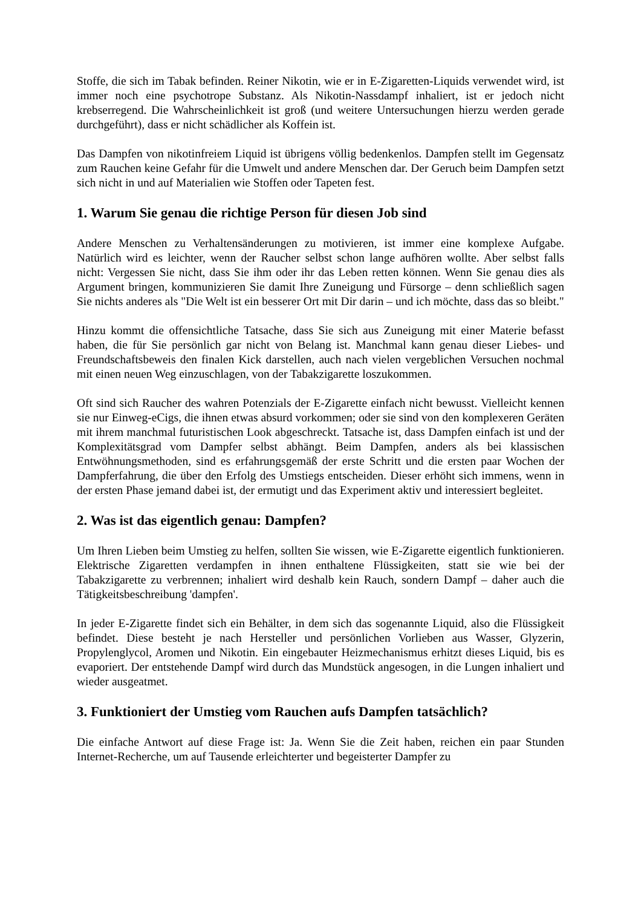Stoffe, die sich im Tabak befinden. Reiner Nikotin, wie er in E-Zigaretten-Liquids verwendet wird, ist immer noch eine psychotrope Substanz. Als Nikotin-Nassdampf inhaliert, ist er jedoch nicht krebserregend. Die Wahrscheinlichkeit ist groß (und weitere Untersuchungen hierzu werden gerade durchgeführt), dass er nicht schädlicher als Koffein ist.
Das Dampfen von nikotinfreiem Liquid ist übrigens völlig bedenkenlos. Dampfen stellt im Gegensatz zum Rauchen keine Gefahr für die Umwelt und andere Menschen dar. Der Geruch beim Dampfen setzt sich nicht in und auf Materialien wie Stoffen oder Tapeten fest.
1. Warum Sie genau die richtige Person für diesen Job sind
Andere Menschen zu Verhaltensänderungen zu motivieren, ist immer eine komplexe Aufgabe. Natürlich wird es leichter, wenn der Raucher selbst schon lange aufhören wollte. Aber selbst falls nicht: Vergessen Sie nicht, dass Sie ihm oder ihr das Leben retten können. Wenn Sie genau dies als Argument bringen, kommunizieren Sie damit Ihre Zuneigung und Fürsorge – denn schließlich sagen Sie nichts anderes als "Die Welt ist ein besserer Ort mit Dir darin – und ich möchte, dass das so bleibt."
Hinzu kommt die offensichtliche Tatsache, dass Sie sich aus Zuneigung mit einer Materie befasst haben, die für Sie persönlich gar nicht von Belang ist. Manchmal kann genau dieser Liebes- und Freundschaftsbeweis den finalen Kick darstellen, auch nach vielen vergeblichen Versuchen nochmal mit einen neuen Weg einzuschlagen, von der Tabakzigarette loszukommen.
Oft sind sich Raucher des wahren Potenzials der E-Zigarette einfach nicht bewusst. Vielleicht kennen sie nur Einweg-eCigs, die ihnen etwas absurd vorkommen; oder sie sind von den komplexeren Geräten mit ihrem manchmal futuristischen Look abgeschreckt. Tatsache ist, dass Dampfen einfach ist und der Komplexitätsgrad vom Dampfer selbst abhängt. Beim Dampfen, anders als bei klassischen Entwöhnungsmethoden, sind es erfahrungsgemäß der erste Schritt und die ersten paar Wochen der Dampferfahrung, die über den Erfolg des Umstiegs entscheiden. Dieser erhöht sich immens, wenn in der ersten Phase jemand dabei ist, der ermutigt und das Experiment aktiv und interessiert begleitet.
2. Was ist das eigentlich genau: Dampfen?
Um Ihren Lieben beim Umstieg zu helfen, sollten Sie wissen, wie E-Zigarette eigentlich funktionieren. Elektrische Zigaretten verdampfen in ihnen enthaltene Flüssigkeiten, statt sie wie bei der Tabakzigarette zu verbrennen; inhaliert wird deshalb kein Rauch, sondern Dampf – daher auch die Tätigkeitsbeschreibung 'dampfen'.
In jeder E-Zigarette findet sich ein Behälter, in dem sich das sogenannte Liquid, also die Flüssigkeit befindet. Diese besteht je nach Hersteller und persönlichen Vorlieben aus Wasser, Glyzerin, Propylenglycol, Aromen und Nikotin. Ein eingebauter Heizmechanismus erhitzt dieses Liquid, bis es evaporiert. Der entstehende Dampf wird durch das Mundstück angesogen, in die Lungen inhaliert und wieder ausgeatmet.
3. Funktioniert der Umstieg vom Rauchen aufs Dampfen tatsächlich?
Die einfache Antwort auf diese Frage ist: Ja. Wenn Sie die Zeit haben, reichen ein paar Stunden Internet-Recherche, um auf Tausende erleichterter und begeisterter Dampfer zu